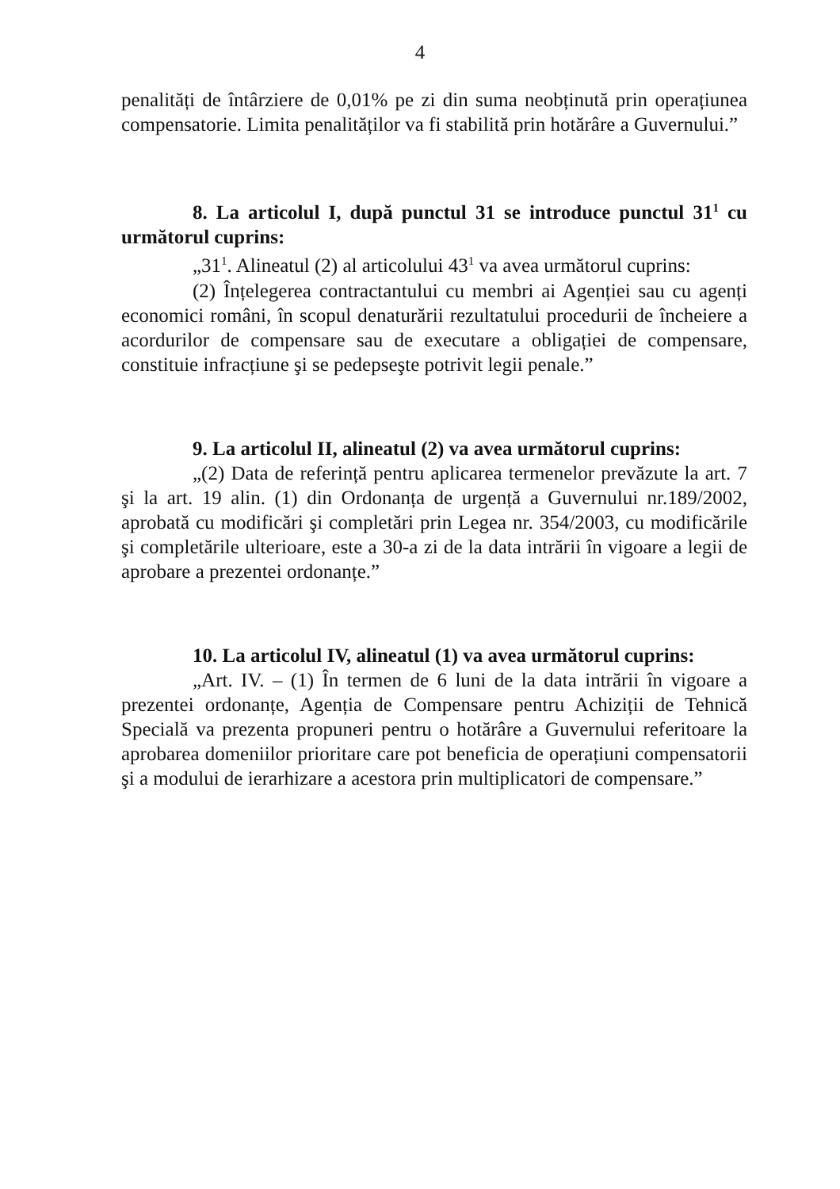4
penalități de întârziere de 0,01% pe zi din suma neobținută prin operațiunea compensatorie. Limita penalităților va fi stabilită prin hotărâre a Guvernului.”
8. La articolul I, după punctul 31 se introduce punctul 31<sup>1</sup> cu următorul cuprins:
„31<sup>1</sup>. Alineatul (2) al articolului 43<sup>1</sup> va avea următorul cuprins:
(2) Înțelegerea contractantului cu membri ai Agenției sau cu agenți economici români, în scopul denaturării rezultatului procedurii de încheiere a acordurilor de compensare sau de executare a obligației de compensare, constituie infracțiune şi se pedepseşte potrivit legii penale.”
9. La articolul II, alineatul (2) va avea următorul cuprins:
„(2) Data de referință pentru aplicarea termenelor prevăzute la art. 7 şi la art. 19 alin. (1) din Ordonanța de urgență a Guvernului nr.189/2002, aprobată cu modificări şi completări prin Legea nr. 354/2003, cu modificările şi completările ulterioare, este a 30-a zi de la data intrării în vigoare a legii de aprobare a prezentei ordonanțe.”
10. La articolul IV, alineatul (1) va avea următorul cuprins:
„Art. IV. – (1) În termen de 6 luni de la data intrării în vigoare a prezentei ordonanțe, Agenția de Compensare pentru Achiziții de Tehnică Specială va prezenta propuneri pentru o hotărâre a Guvernului referitoare la aprobarea domeniilor prioritare care pot beneficia de operațiuni compensatorii şi a modului de ierarhizare a acestora prin multiplicatori de compensare.”